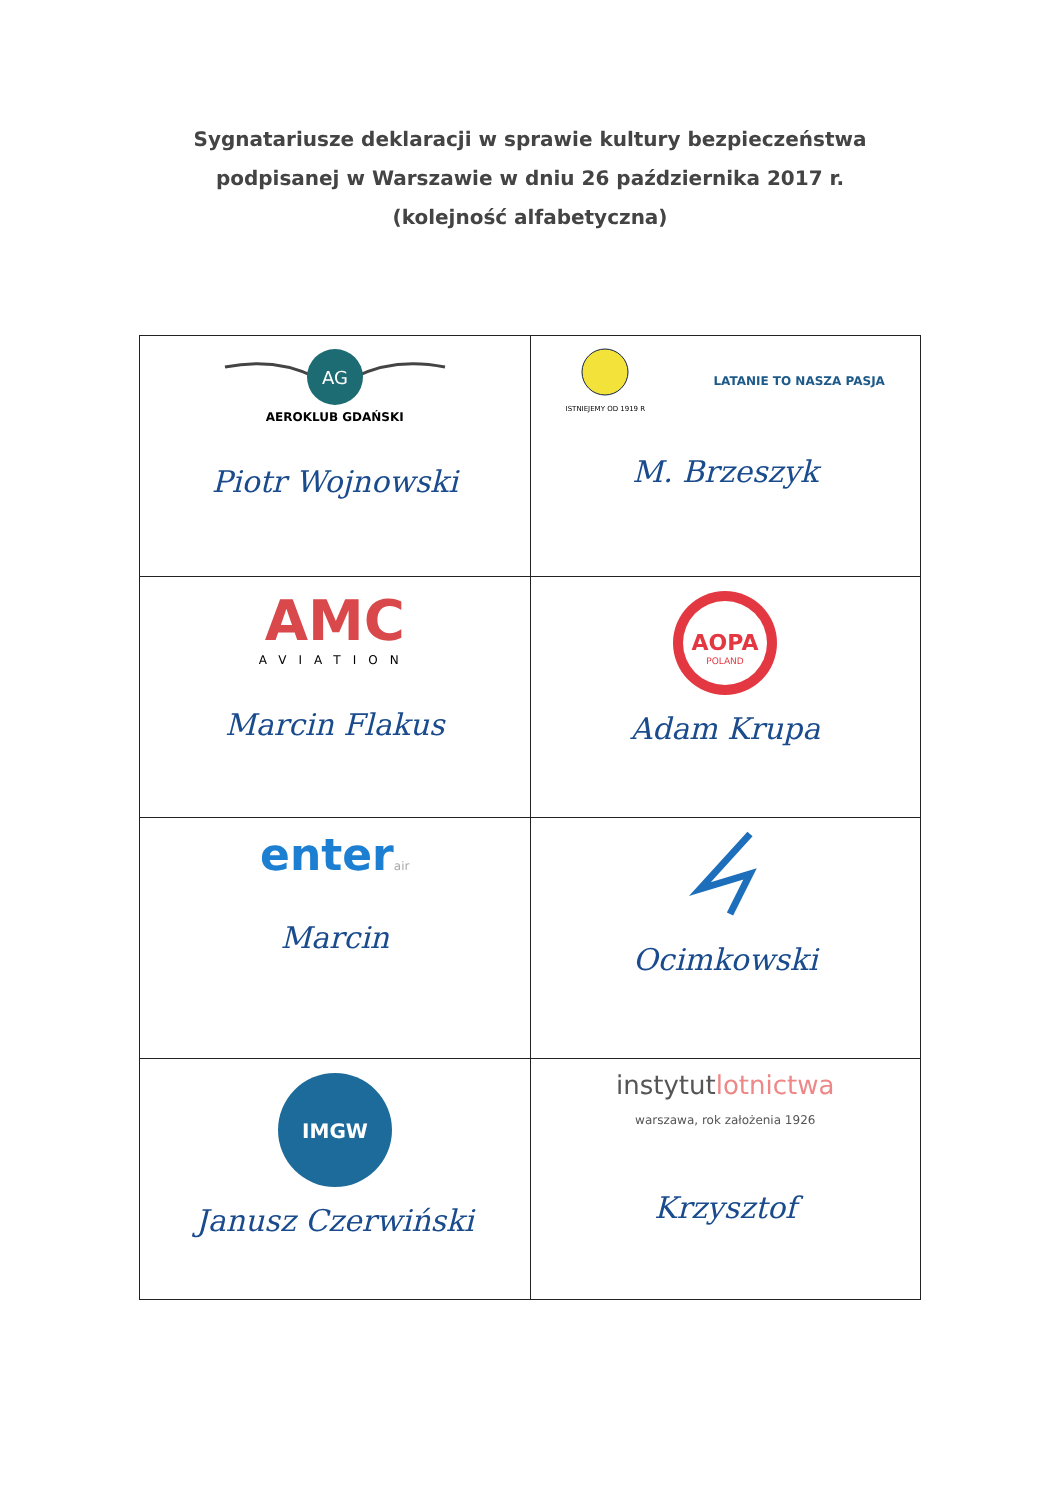Sygnatariusze deklaracji w sprawie kultury bezpieczeństwa
podpisanej w Warszawie w dniu 26 października 2017 r.
(kolejność alfabetyczna)
| AG AEROKLUB GDAŃSKI Piotr Wojnowski | ISTNIEJEMY OD 1919 R LATANIE TO NASZA PASJA M. Brzeszyk |
| AMC AVIATION Marcin Flakus | AOPA POLAND Adam Krupa |
| enter air Marcin | Ocimkowski |
| IMGW Janusz Czerwiński | instytut lotnictwa warszawa, rok założenia 1926 Krzysztof |